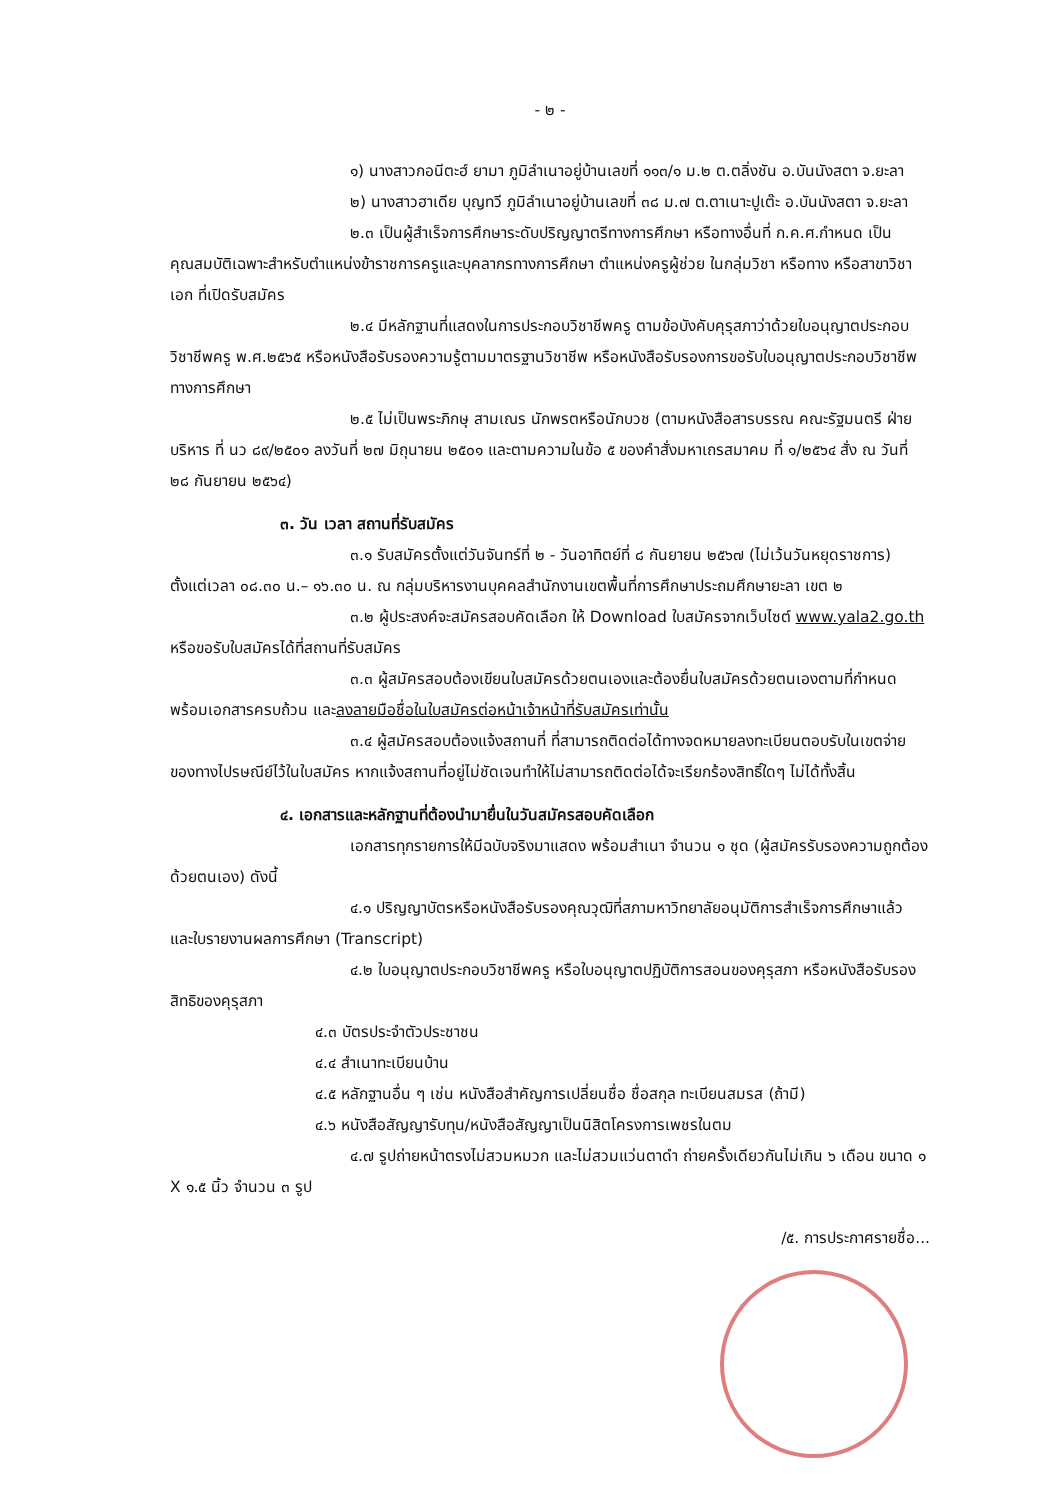- ๒ -
๑) นางสาวกอนีตะฮ์ ยามา ภูมิลำเนาอยู่บ้านเลขที่ ๑๑๓/๑ ม.๒ ต.ตลิ่งชัน อ.บันนังสตา จ.ยะลา
๒) นางสาวฮาเดีย บุญทวี ภูมิลำเนาอยู่บ้านเลขที่ ๓๘ ม.๗ ต.ตาเนาะปูเต๊ะ อ.บันนังสตา จ.ยะลา
๒.๓ เป็นผู้สำเร็จการศึกษาระดับปริญญาตรีทางการศึกษา หรือทางอื่นที่ ก.ค.ศ.กำหนด เป็นคุณสมบัติเฉพาะสำหรับตำแหน่งข้าราชการครูและบุคลากรทางการศึกษา ตำแหน่งครูผู้ช่วย ในกลุ่มวิชา หรือทาง หรือสาขาวิชาเอก ที่เปิดรับสมัคร
๒.๔ มีหลักฐานที่แสดงในการประกอบวิชาชีพครู ตามข้อบังคับคุรุสภาว่าด้วยใบอนุญาตประกอบวิชาชีพครู พ.ศ.๒๕๖๕ หรือหนังสือรับรองความรู้ตามมาตรฐานวิชาชีพ หรือหนังสือรับรองการขอรับใบอนุญาตประกอบวิชาชีพทางการศึกษา
๒.๕ ไม่เป็นพระภิกษุ สามเณร นักพรตหรือนักบวช (ตามหนังสือสารบรรณ คณะรัฐมนตรี ฝ่ายบริหาร ที่ นว ๘๙/๒๕๐๑ ลงวันที่ ๒๗ มิถุนายน ๒๕๐๑ และตามความในข้อ ๕ ของคำสั่งมหาเถรสมาคม ที่ ๑/๒๕๖๔ สั่ง ณ วันที่ ๒๘ กันยายน ๒๕๖๔)
๓. วัน เวลา สถานที่รับสมัคร
๓.๑ รับสมัครตั้งแต่วันจันทร์ที่ ๒ - วันอาทิตย์ที่ ๘ กันยายน ๒๕๖๗ (ไม่เว้นวันหยุดราชการ) ตั้งแต่เวลา ๐๘.๓๐ น.– ๑๖.๓๐ น. ณ กลุ่มบริหารงานบุคคลสำนักงานเขตพื้นที่การศึกษาประถมศึกษายะลา เขต ๒
๓.๒ ผู้ประสงค์จะสมัครสอบคัดเลือก ให้ Download ใบสมัครจากเว็บไซต์ www.yala2.go.th หรือขอรับใบสมัครได้ที่สถานที่รับสมัคร
๓.๓ ผู้สมัครสอบต้องเขียนใบสมัครด้วยตนเองและต้องยื่นใบสมัครด้วยตนเองตามที่กำหนด พร้อมเอกสารครบถ้วน และลงลายมือชื่อในใบสมัครต่อหน้าเจ้าหน้าที่รับสมัครเท่านั้น
๓.๔ ผู้สมัครสอบต้องแจ้งสถานที่ ที่สามารถติดต่อได้ทางจดหมายลงทะเบียนตอบรับในเขตจ่ายของทางไปรษณีย์ไว้ในใบสมัคร หากแจ้งสถานที่อยู่ไม่ชัดเจนทำให้ไม่สามารถติดต่อได้จะเรียกร้องสิทธิ์ใดๆ ไม่ได้ทั้งสิ้น
๔. เอกสารและหลักฐานที่ต้องนำมายื่นในวันสมัครสอบคัดเลือก
เอกสารทุกรายการให้มีฉบับจริงมาแสดง พร้อมสำเนา จำนวน ๑ ชุด (ผู้สมัครรับรองความถูกต้องด้วยตนเอง) ดังนี้
๔.๑ ปริญญาบัตรหรือหนังสือรับรองคุณวุฒิที่สภามหาวิทยาลัยอนุมัติการสำเร็จการศึกษาแล้ว และใบรายงานผลการศึกษา (Transcript)
๔.๒ ใบอนุญาตประกอบวิชาชีพครู หรือใบอนุญาตปฏิบัติการสอนของคุรุสภา หรือหนังสือรับรองสิทธิของคุรุสภา
๔.๓ บัตรประจำตัวประชาชน
๔.๔ สำเนาทะเบียนบ้าน
๔.๕ หลักฐานอื่น ๆ เช่น หนังสือสำคัญการเปลี่ยนชื่อ ชื่อสกุล ทะเบียนสมรส (ถ้ามี)
๔.๖ หนังสือสัญญารับทุน/หนังสือสัญญาเป็นนิสิตโครงการเพชรในตม
๔.๗ รูปถ่ายหน้าตรงไม่สวมหมวก และไม่สวมแว่นตาดำ ถ่ายครั้งเดียวกันไม่เกิน ๖ เดือน ขนาด ๑ X ๑.๕ นิ้ว จำนวน ๓ รูป
/๕. การประกาศรายชื่อ...